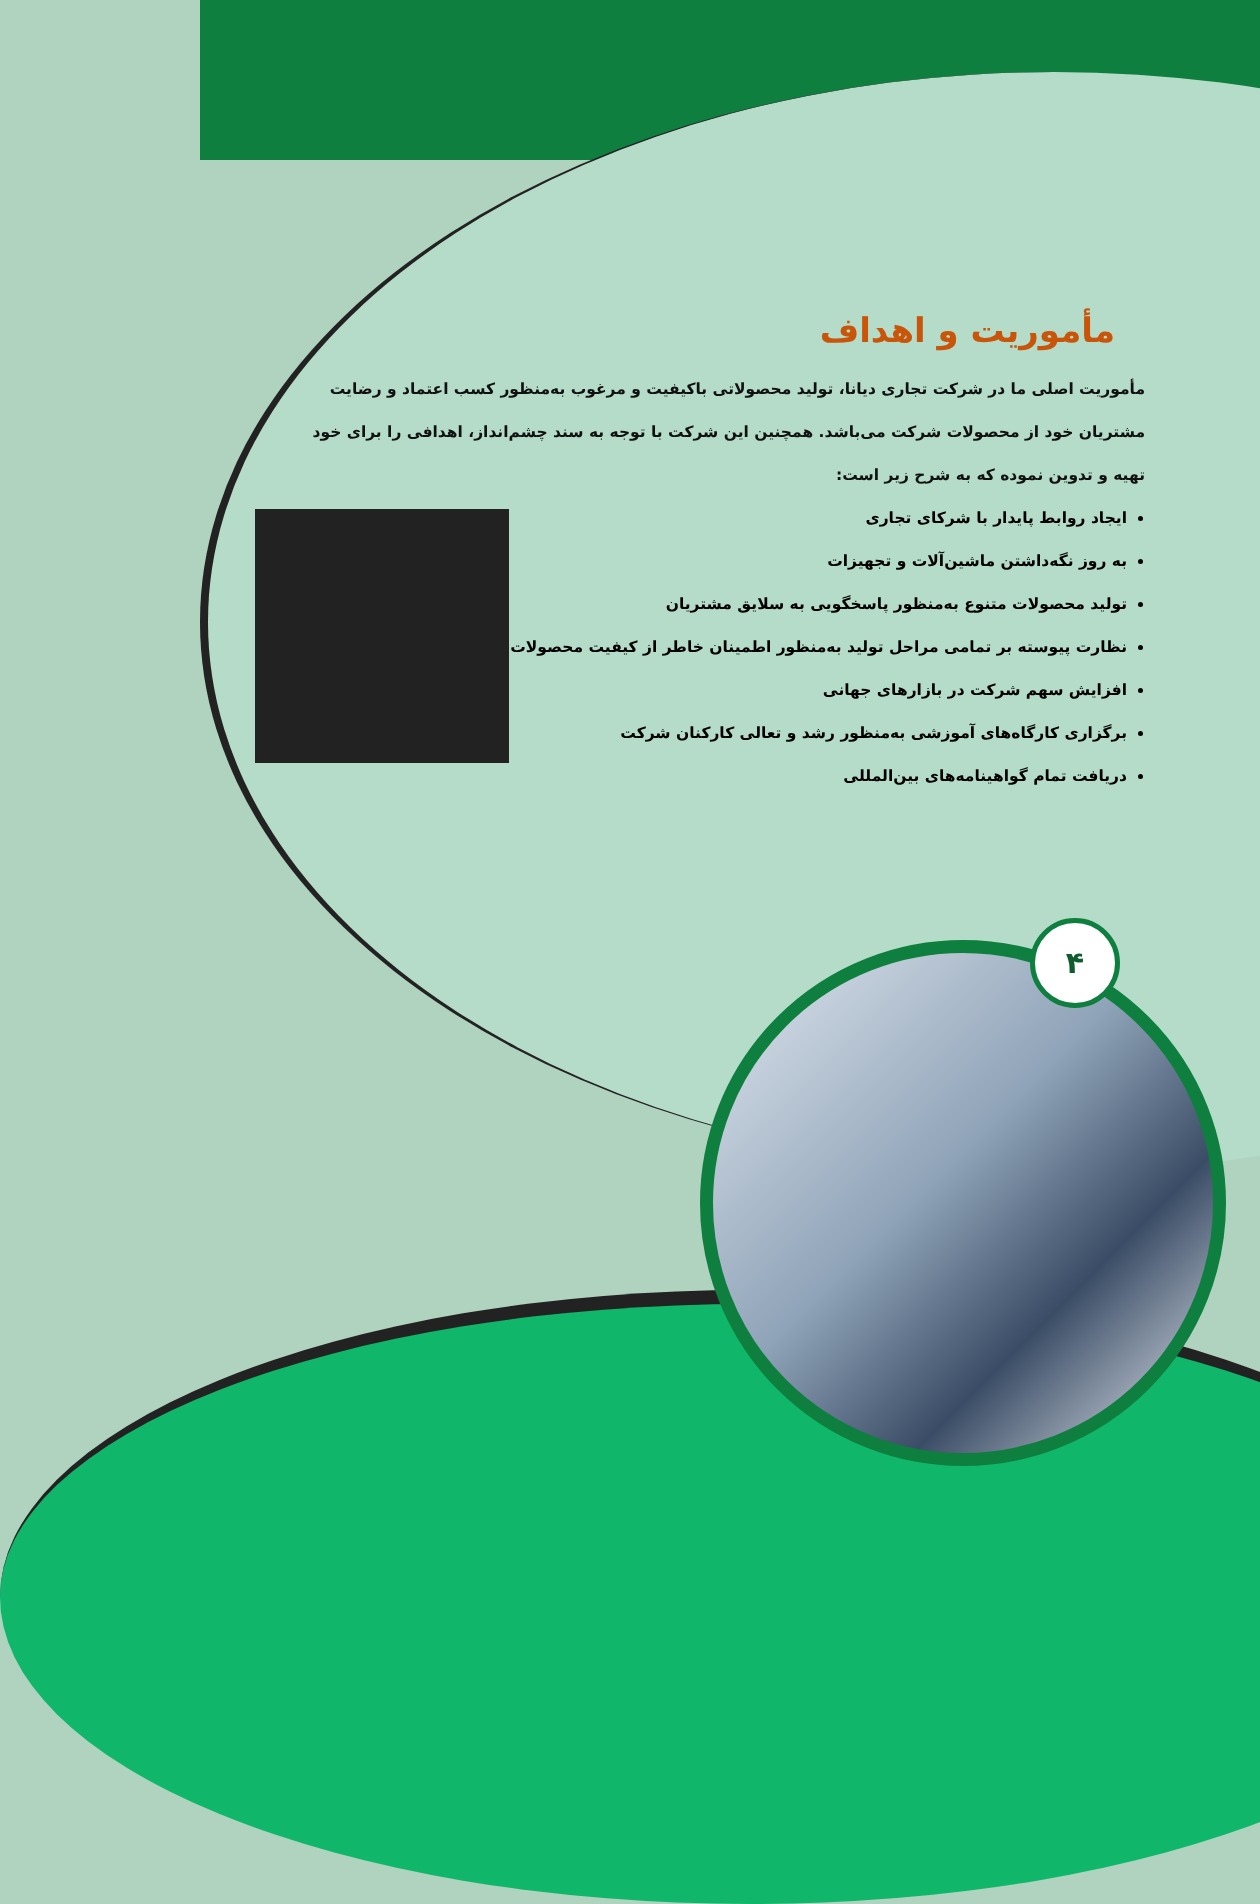مأموریت و اهداف
مأموریت اصلی ما در شرکت تجاری دیانا، تولید محصولاتی باکیفیت و مرغوب به‌منظور کسب اعتماد و رضایت مشتریان خود از محصولات شرکت می‌باشد. همچنین این شرکت با توجه به سند چشم‌انداز، اهدافی را برای خود تهیه و تدوین نموده که به شرح زیر است:
ایجاد روابط پایدار با شرکای تجاری
به روز نگه‌داشتن ماشین‌آلات و تجهیزات
تولید محصولات متنوع به‌منظور پاسخگویی به سلایق مشتریان
نظارت پیوسته بر تمامی مراحل تولید به‌منظور اطمینان خاطر از کیفیت محصولات
افزایش سهم شرکت در بازارهای جهانی
برگزاری کارگاه‌های آموزشی به‌منظور رشد و تعالی کارکنان شرکت
دریافت تمام گواهینامه‌های بین‌المللی
۴